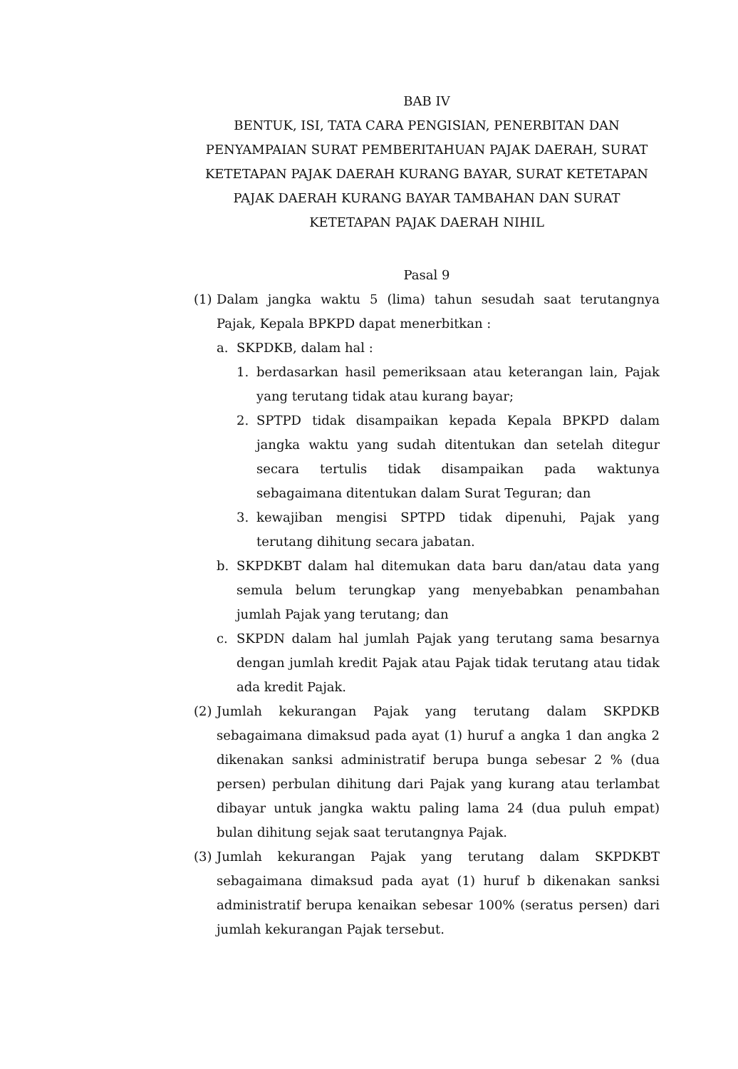BAB IV
BENTUK, ISI, TATA CARA PENGISIAN, PENERBITAN DAN PENYAMPAIAN SURAT PEMBERITAHUAN PAJAK DAERAH, SURAT KETETAPAN PAJAK DAERAH KURANG BAYAR, SURAT KETETAPAN PAJAK DAERAH KURANG BAYAR TAMBAHAN DAN SURAT KETETAPAN PAJAK DAERAH NIHIL
Pasal 9
(1)
Dalam jangka waktu 5 (lima) tahun sesudah saat terutangnya Pajak, Kepala BPKPD dapat menerbitkan :
a. SKPDKB, dalam hal :
1. berdasarkan hasil pemeriksaan atau keterangan lain, Pajak yang terutang tidak atau kurang bayar;
2. SPTPD tidak disampaikan kepada Kepala BPKPD dalam jangka waktu yang sudah ditentukan dan setelah ditegur secara tertulis tidak disampaikan pada waktunya sebagaimana ditentukan dalam Surat Teguran; dan
3. kewajiban mengisi SPTPD tidak dipenuhi, Pajak yang terutang dihitung secara jabatan.
b. SKPDKBT dalam hal ditemukan data baru dan/atau data yang semula belum terungkap yang menyebabkan penambahan jumlah Pajak yang terutang; dan
c. SKPDN dalam hal jumlah Pajak yang terutang sama besarnya dengan jumlah kredit Pajak atau Pajak tidak terutang atau tidak ada kredit Pajak.
(2)
Jumlah kekurangan Pajak yang terutang dalam SKPDKB sebagaimana dimaksud pada ayat (1) huruf a angka 1 dan angka 2 dikenakan sanksi administratif berupa bunga sebesar 2 % (dua persen) perbulan dihitung dari Pajak yang kurang atau terlambat dibayar untuk jangka waktu paling lama 24 (dua puluh empat) bulan dihitung sejak saat terutangnya Pajak.
(3)
Jumlah kekurangan Pajak yang terutang dalam SKPDKBT sebagaimana dimaksud pada ayat (1) huruf b dikenakan sanksi administratif berupa kenaikan sebesar 100% (seratus persen) dari jumlah kekurangan Pajak tersebut.